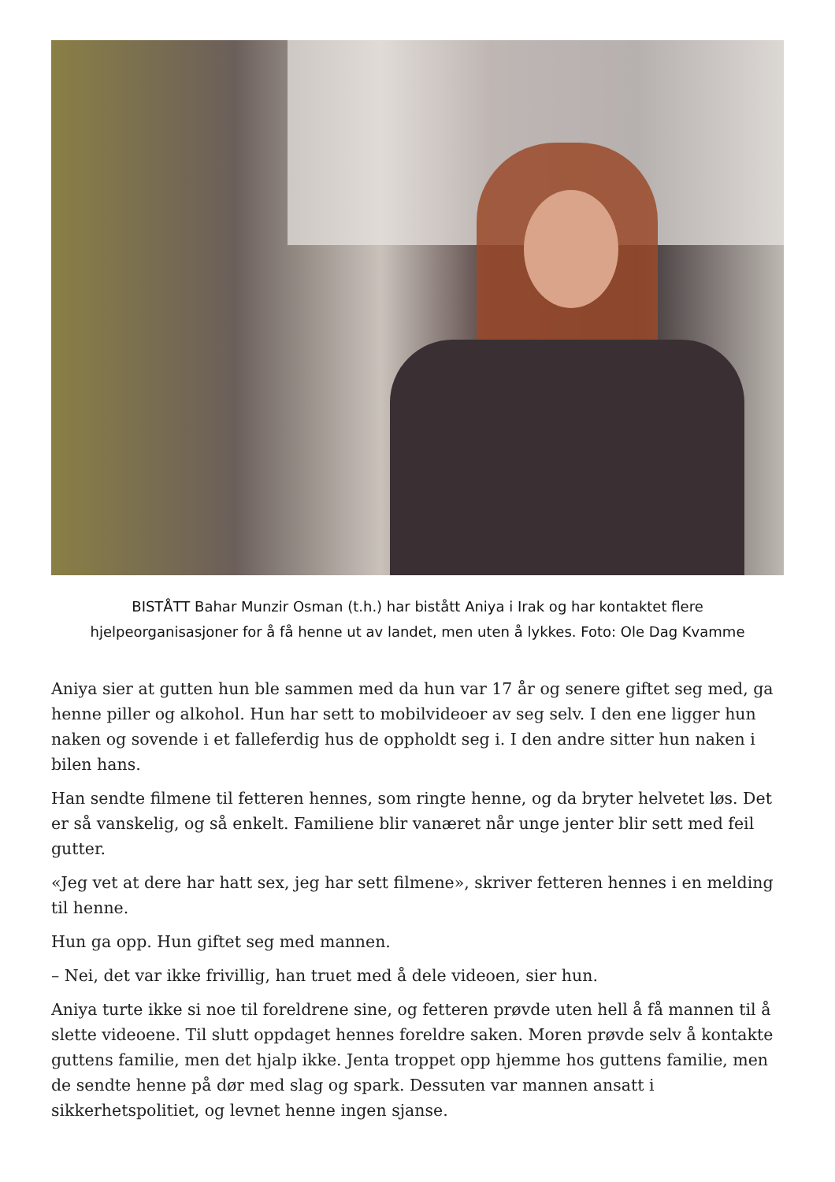BISTÅTT Bahar Munzir Osman (t.h.) har bistått Aniya i Irak og har kontaktet flere hjelpeorganisasjoner for å få henne ut av landet, men uten å lykkes. Foto: Ole Dag Kvamme
Aniya sier at gutten hun ble sammen med da hun var 17 år og senere giftet seg med, ga henne piller og alkohol. Hun har sett to mobilvideoer av seg selv. I den ene ligger hun naken og sovende i et falleferdig hus de oppholdt seg i. I den andre sitter hun naken i bilen hans.
Han sendte filmene til fetteren hennes, som ringte henne, og da bryter helvetet løs. Det er så vanskelig, og så enkelt. Familiene blir vanæret når unge jenter blir sett med feil gutter.
«Jeg vet at dere har hatt sex, jeg har sett filmene», skriver fetteren hennes i en melding til henne.
Hun ga opp. Hun giftet seg med mannen.
– Nei, det var ikke frivillig, han truet med å dele videoen, sier hun.
Aniya turte ikke si noe til foreldrene sine, og fetteren prøvde uten hell å få mannen til å slette videoene. Til slutt oppdaget hennes foreldre saken. Moren prøvde selv å kontakte guttens familie, men det hjalp ikke. Jenta troppet opp hjemme hos guttens familie, men de sendte henne på dør med slag og spark. Dessuten var mannen ansatt i sikkerhetspolitiet, og levnet henne ingen sjanse.